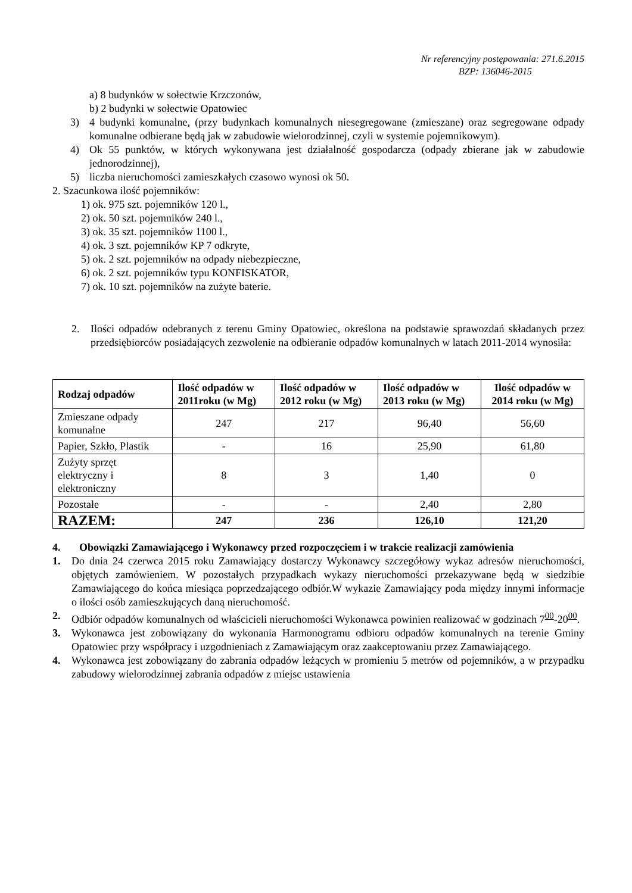Nr referencyjny postępowania: 271.6.2015
BZP: 136046-2015
a) 8 budynków w sołectwie Krzczonów,
b) 2 budynki w sołectwie Opatowiec
3) 4 budynki komunalne, (przy budynkach komunalnych niesegregowane (zmieszane) oraz segregowane odpady komunalne odbierane będą jak w zabudowie wielorodzinnej, czyli w systemie pojemnikowym).
4) Ok 55 punktów, w których wykonywana jest działalność gospodarcza (odpady zbierane jak w zabudowie jednorodzinnej),
5) liczba nieruchomości zamieszkałych czasowo wynosi ok 50.
2. Szacunkowa ilość pojemników:
1) ok. 975 szt. pojemników 120 l.,
2) ok. 50 szt. pojemników 240 l.,
3) ok. 35 szt. pojemników 1100 l.,
4) ok. 3 szt. pojemników KP 7 odkryte,
5) ok. 2 szt. pojemników na odpady niebezpieczne,
6) ok. 2 szt. pojemników typu KONFISKATOR,
7) ok. 10 szt. pojemników na zużyte baterie.
2. Ilości odpadów odebranych z terenu Gminy Opatowiec, określona na podstawie sprawozdań składanych przez przedsiębiorców posiadających zezwolenie na odbieranie odpadów komunalnych w latach 2011-2014 wynosiła:
| Rodzaj odpadów | Ilość odpadów w 2011roku (w Mg) | Ilość odpadów w 2012 roku (w Mg) | Ilość odpadów w 2013 roku (w Mg) | Ilość odpadów w 2014 roku (w Mg) |
| --- | --- | --- | --- | --- |
| Zmieszane odpady komunalne | 247 | 217 | 96,40 | 56,60 |
| Papier, Szkło, Plastik | - | 16 | 25,90 | 61,80 |
| Zużyty sprzęt elektryczny i elektroniczny | 8 | 3 | 1,40 | 0 |
| Pozostałe | - | - | 2,40 | 2,80 |
| RAZEM: | 247 | 236 | 126,10 | 121,20 |
4. Obowiązki Zamawiającego i Wykonawcy przed rozpoczęciem i w trakcie realizacji zamówienia
1. Do dnia 24 czerwca 2015 roku Zamawiający dostarczy Wykonawcy szczegółowy wykaz adresów nieruchomości, objętych zamówieniem. W pozostałych przypadkach wykazy nieruchomości przekazywane będą w siedzibie Zamawiającego do końca miesiąca poprzedzającego odbiór.W wykazie Zamawiający poda między innymi informacje o ilości osób zamieszkujących daną nieruchomość.
2. Odbiór odpadów komunalnych od właścicieli nieruchomości Wykonawca powinien realizować w godzinach 7<sup>00</sup>-20<sup>00</sup>.
3. Wykonawca jest zobowiązany do wykonania Harmonogramu odbioru odpadów komunalnych na terenie Gminy Opatowiec przy współpracy i uzgodnieniach z Zamawiającym oraz zaakceptowaniu przez Zamawiającego.
4. Wykonawca jest zobowiązany do zabrania odpadów leżących w promieniu 5 metrów od pojemników, a w przypadku zabudowy wielorodzinnej zabrania odpadów z miejsc ustawienia